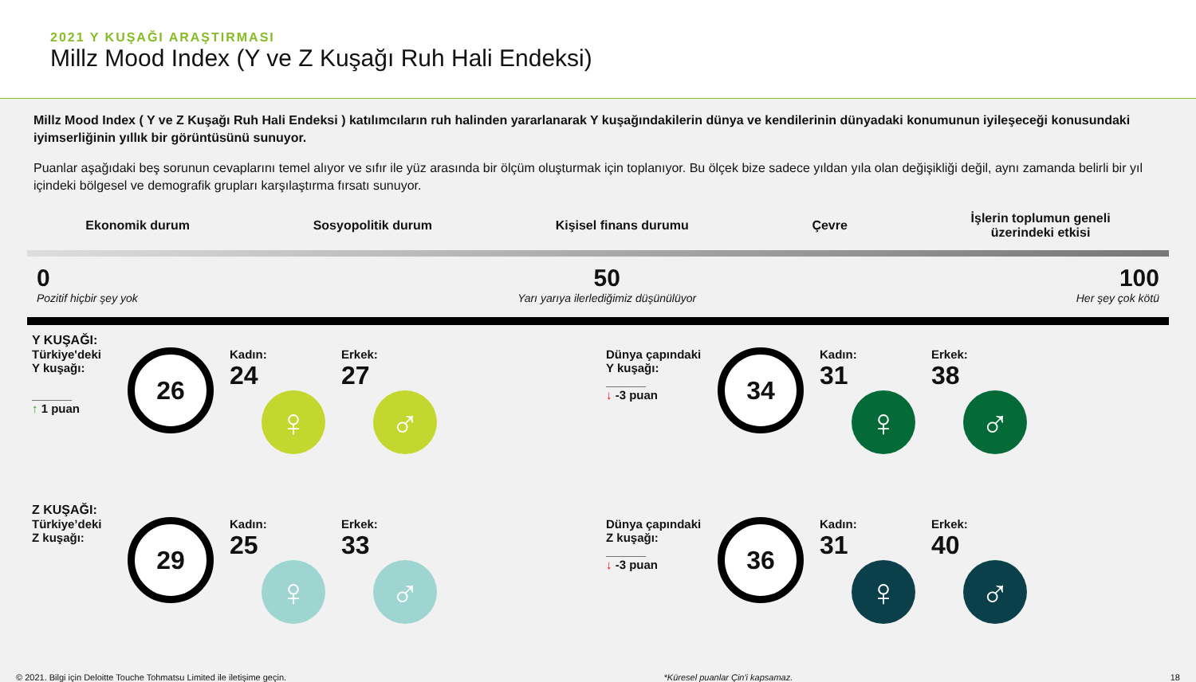2021 Y KUŞAĞI ARAŞTIRMASI
Millz Mood Index (Y ve Z Kuşağı Ruh Hali Endeksi)
Millz Mood Index ( Y ve Z Kuşağı Ruh Hali Endeksi ) katılımcıların ruh halinden yararlanarak Y kuşağındakilerin dünya ve kendilerinin dünyadaki konumunun iyileşeceği konusundaki iyimserliğinin yıllık bir görüntüsünü sunuyor.
Puanlar aşağıdaki beş sorunun cevaplarını temel alıyor ve sıfır ile yüz arasında bir ölçüm oluşturmak için toplanıyor. Bu ölçek bize sadece yıldan yıla olan değişikliği değil, aynı zamanda belirli bir yıl içindeki bölgesel ve demografik grupları karşılaştırma fırsatı sunuyor.
Ekonomik durum Sosyopolitik durum Kişisel finans durumu Çevre
İşlerin toplumun geneli
üzerindeki etkisi
0
Pozitif hiçbir şey yok
50
Yarı yarıya ilerlediğimiz düşünülüyor
100
Her şey çok kötü
Y KUŞAĞI:
Türkiye'deki Y kuşağı:
______
↑ 1 puan
26
Kadın:
24
♀
Erkek:
27
♂
Z KUŞAĞI:
Türkiye’deki Z kuşağı:
29
Kadın:
25
♀
Erkek:
33
♂
Dünya çapındaki Y kuşağı:
______
↓ -3 puan
34
Kadın:
31
♀
Erkek:
38
♂
Dünya çapındaki Z kuşağı:
______
↓ -3 puan
36
Kadın:
31
♀
Erkek:
40
♂
© 2021. Bilgi için Deloitte Touche Tohmatsu Limited ile iletişime geçin. *Küresel puanlar Çin'i kapsamaz. 18